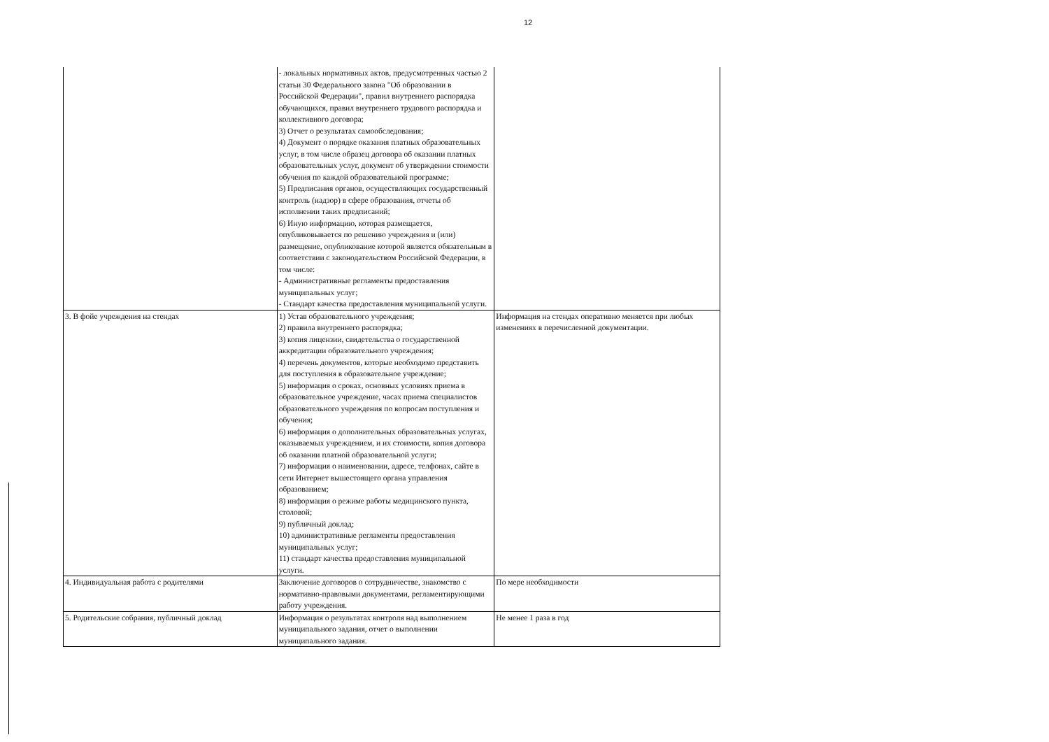12
| | - локальных нормативных актов, предусмотренных частью 2 статьи 30 Федерального закона "Об образовании в Российской Федерации", правил внутреннего распорядка обучающихся, правил внутреннего трудового распорядка и коллективного договора; 3) Отчет о результатах самообследования; 4) Документ о порядке оказания платных образовательных услуг, в том числе образец договора об оказании платных образовательных услуг, документ об утверждении стоимости обучения по каждой образовательной программе; 5) Предписания органов, осуществляющих государственный контроль (надзор) в сфере образования, отчеты об исполнении таких предписаний; 6) Иную информацию, которая размещается, опубликовывается по решению учреждения и (или) размещение, опубликование которой является обязательным в соответствии с законодательством Российской Федерации, в том числе: - Административные регламенты предоставления муниципальных услуг; - Стандарт качества предоставления муниципальной услуги. | |
| 3. В фойе учреждения на стендах | 1) Устав образовательного учреждения; 2) правила внутреннего распорядка; 3) копия лицензии, свидетельства о государственной аккредитации образовательного учреждения; 4) перечень документов, которые необходимо представить для поступления в образовательное учреждение; 5) информация о сроках, основных условиях приема в образовательное учреждение, часах приема специалистов образовательного учреждения по вопросам поступления и обучения; 6) информация о дополнительных образовательных услугах, оказываемых учреждением, и их стоимости, копия договора об оказании платной образовательной услуги; 7) информация о наименовании, адресе, телфонах, сайте в сети Интернет вышестоящего органа управления образованием; 8) информация о режиме работы медицинского пункта, столовой; 9) публичный доклад; 10) административные регламенты предоставления муниципальных услуг; 11) стандарт качества предоставления муниципальной услуги. | Информация на стендах оперативно меняется при любых изменениях в перечисленной документации. |
| 4. Индивидуальная работа с родителями | Заключение договоров о сотрудничестве, знакомство с нормативно-правовыми документами, регламентирующими работу учреждения. | По мере необходимости |
| 5. Родительские собрания, публичный доклад | Информация о результатах контроля над выполнением муниципального задания, отчет о выполнении муниципального задания. | Не менее 1 раза в год |